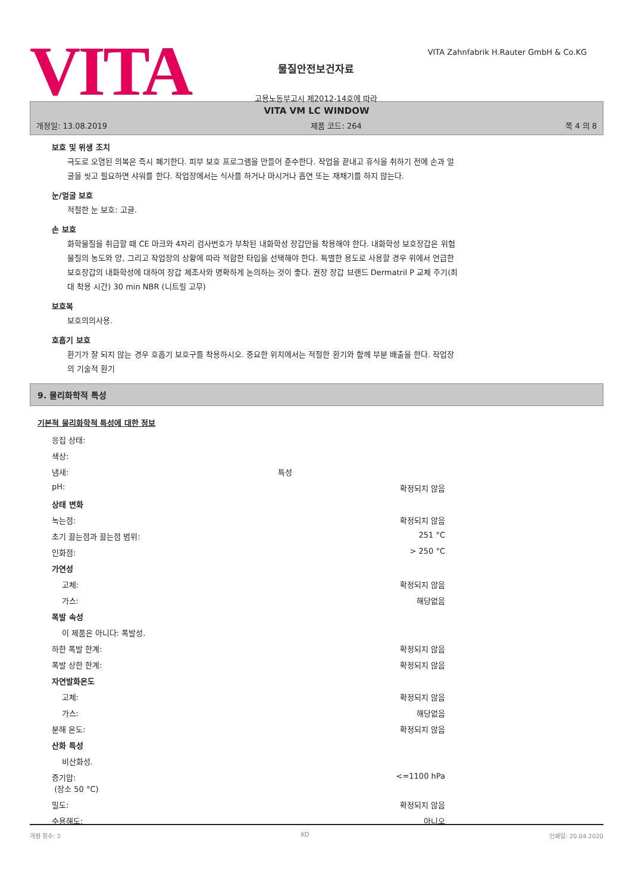VITA
VITA Zahnfabrik H.Rauter GmbH & Co.KG
물질안전보건자료
고용노동부고시 제2012-14호에 따라
VITA VM LC WINDOW
개정일: 13.08.2019 제품 코드: 264 쪽 4 의 8
보호 및 위생 조치
극도로 오염된 의복은 즉시 폐기한다. 피부 보호 프로그램을 만들어 준수한다. 작업을 끝내고 휴식을 취하기 전에 손과 얼굴을 씻고 필요하면 샤워를 한다. 작업장에서는 식사를 하거나 마시거나 흡연 또는 재채기를 하지 않는다.
눈/얼굴 보호
적절한 눈 보호: 고글.
손 보호
화학물질을 취급할 때 CE 마크와 4자리 검사번호가 부착된 내화학성 장갑만을 착용해야 한다. 내화학성 보호장갑은 위험물질의 농도와 양, 그리고 작업장의 상황에 따라 적합한 타입을 선택해야 한다. 특별한 용도로 사용할 경우 위에서 언급한 보호장갑의 내화학성에 대하여 장갑 제조사와 명확하게 논의하는 것이 좋다. 권장 장갑 브랜드 Dermatril P 교체 주기(최대 착용 시간) 30 min NBR (니트릴 고무)
보호복
보호의의사용.
호흡기 보호
환기가 잘 되지 않는 경우 호흡기 보호구를 착용하시오. 중요한 위치에서는 적절한 환기와 함께 부분 배출을 한다. 작업장의 기술적 환기
9. 물리화학적 특성
기본적 물리화학적 특성에 대한 정보
| 응집 상태: | | |
| 색상: | | |
| 냄새: | 특성 | |
| pH: | | 확정되지 않음 |
| 상태 변화 | | |
| 녹는점: | | 확정되지 않음 |
| 초기 끓는점과 끓는점 범위: | | 251 °C |
| 인화점: | | > 250 °C |
| 가연성 | | |
| 고체: | | 확정되지 않음 |
| 가스: | | 해당없음 |
| 폭발 속성 | | |
| 이 제품은 아니다: 폭발성. | | |
| 하한 폭발 한계: | | 확정되지 않음 |
| 폭발 상한 한계: | | 확정되지 않음 |
| 자연발화온도 | | |
| 고체: | | 확정되지 않음 |
| 가스: | | 해당없음 |
| 분해 온도: | | 확정되지 않음 |
| 산화 특성 | | |
| 비산화성. | | |
| 증기압: (장소 50 °C) | | <=1100 hPa |
| 밀도: | | 확정되지 않음 |
| 수용해도: | | 아니오 |
개정 횟수: 2 KO 인쇄일: 20.04.2020